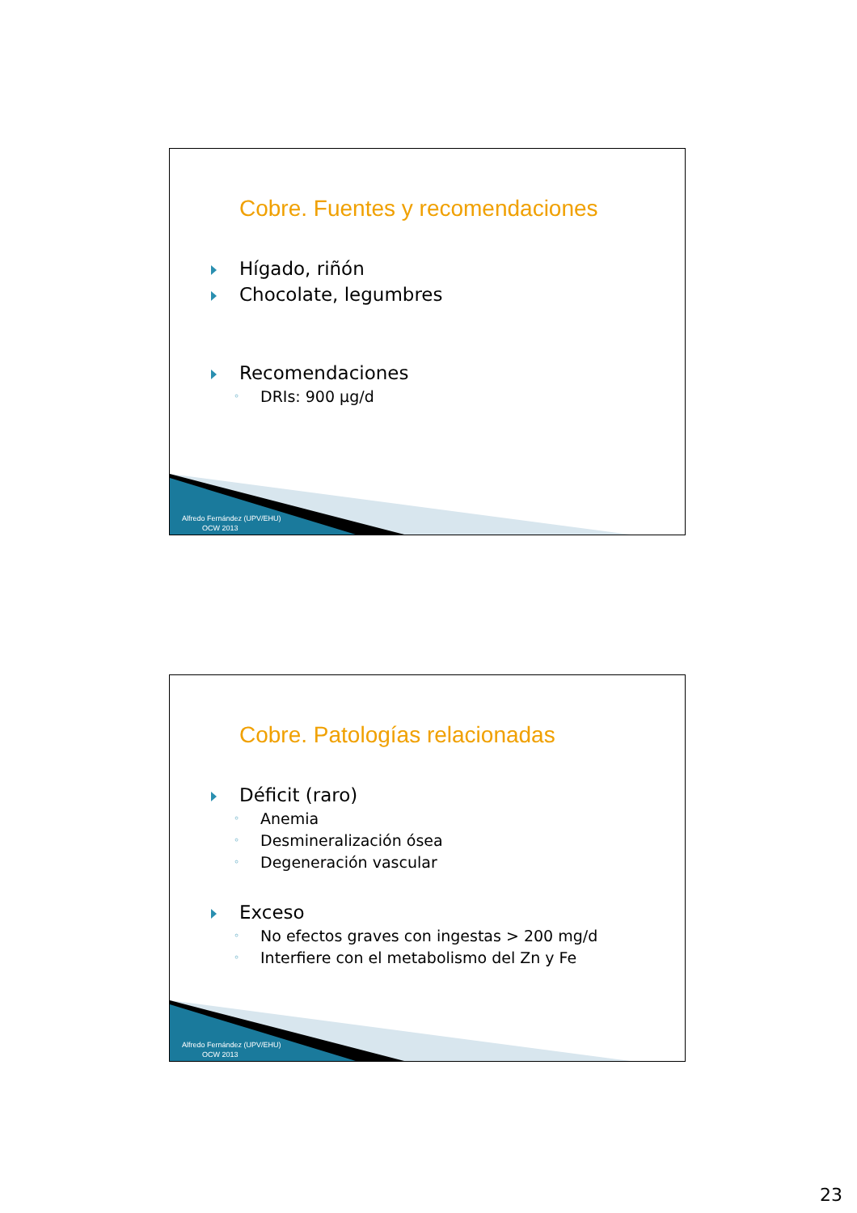Cobre. Fuentes y recomendaciones
Hígado, riñón
Chocolate, legumbres
Recomendaciones
DRIs: 900 µg/d
Alfredo Fernández (UPV/EHU)
OCW 2013
Cobre. Patologías relacionadas
Déficit (raro)
Anemia
Desmineralización ósea
Degeneración vascular
Exceso
No efectos graves con ingestas > 200 mg/d
Interfiere con el metabolismo del Zn y Fe
Alfredo Fernández (UPV/EHU)
OCW 2013
23